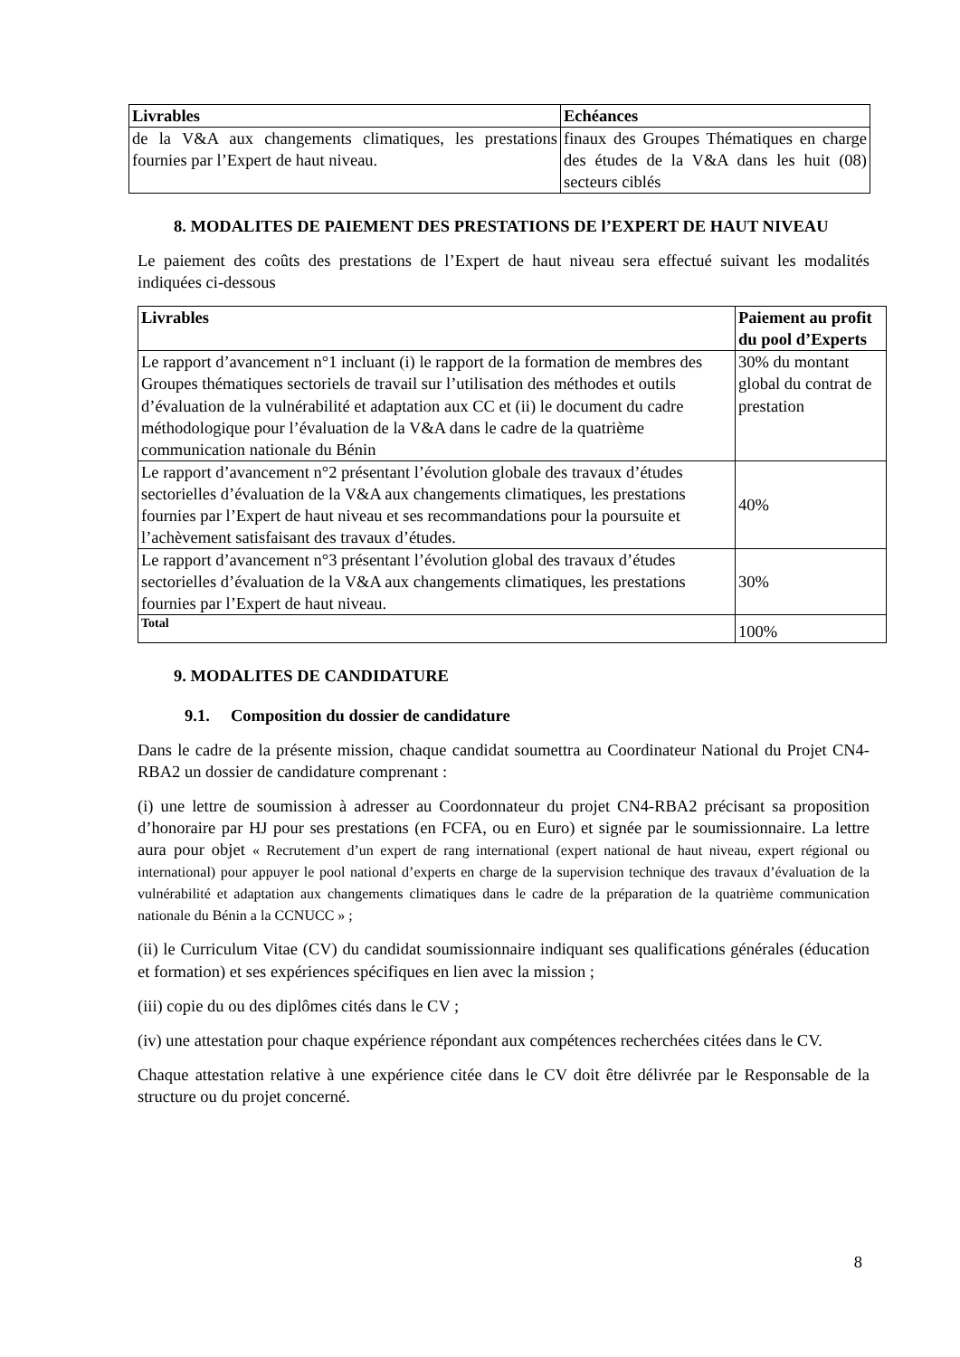| Livrables | Echéances |
| --- | --- |
| de la V&A aux changements climatiques, les prestations fournies par l’Expert de haut niveau. | finaux des Groupes Thématiques en charge des études de la V&A dans les huit (08) secteurs ciblés |
8. MODALITES DE PAIEMENT DES PRESTATIONS DE l’EXPERT DE HAUT NIVEAU
Le paiement des coûts des prestations de l’Expert de haut niveau sera effectué suivant les modalités indiquées ci-dessous
| Livrables | Paiement au profit du pool d’Experts |
| --- | --- |
| Le rapport d’avancement n°1 incluant (i) le rapport de la formation de membres des Groupes thématiques sectoriels de travail sur l’utilisation des méthodes et outils d’évaluation de la vulnérabilité et adaptation aux CC et (ii) le document du cadre méthodologique pour l’évaluation de la V&A dans le cadre de la quatrième communication nationale du Bénin | 30% du montant global du contrat de prestation |
| Le rapport d’avancement n°2 présentant l’évolution globale des travaux d’études sectorielles d’évaluation de la V&A aux changements climatiques, les prestations fournies par l’Expert de haut niveau et ses recommandations pour la poursuite et l’achèvement satisfaisant des travaux d’études. | 40% |
| Le rapport d’avancement n°3 présentant l’évolution global des travaux d’études sectorielles d’évaluation de la V&A aux changements climatiques, les prestations fournies par l’Expert de haut niveau. | 30% |
| Total | 100% |
9. MODALITES DE CANDIDATURE
9.1. Composition du dossier de candidature
Dans le cadre de la présente mission, chaque candidat soumettra au Coordinateur National du Projet CN4-RBA2 un dossier de candidature comprenant :
(i) une lettre de soumission à adresser au Coordonnateur du projet CN4-RBA2 précisant sa proposition d’honoraire par HJ pour ses prestations (en FCFA, ou en Euro) et signée par le soumissionnaire. La lettre aura pour objet « Recrutement d’un expert de rang international (expert national de haut niveau, expert régional ou international) pour appuyer le pool national d’experts en charge de la supervision technique des travaux d’évaluation de la vulnérabilité et adaptation aux changements climatiques dans le cadre de la préparation de la quatrième communication nationale du Bénin a la CCNUCC » ;
(ii) le Curriculum Vitae (CV) du candidat soumissionnaire indiquant ses qualifications générales (éducation et formation) et ses expériences spécifiques en lien avec la mission ;
(iii) copie du ou des diplômes cités dans le CV ;
(iv) une attestation pour chaque expérience répondant aux compétences recherchées citées dans le CV.
Chaque attestation relative à une expérience citée dans le CV doit être délivrée par le Responsable de la structure ou du projet concerné.
8